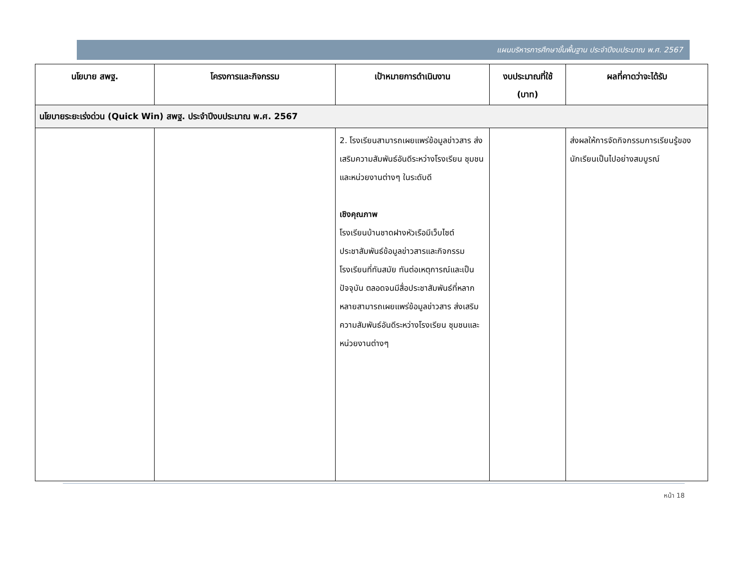แผนบริหารการศึกษาขั้นพื้นฐาน ประจำปีงบประมาณ พ.ศ. 2567
| นโยบาย สพฐ. | โครงการและกิจกรรม | เป้าหมายการดำเนินงาน | งบประมาณที่ใช้ (บาท) | ผลที่คาดว่าจะได้รับ |
| --- | --- | --- | --- | --- |
| นโยบายระยะเร่งด่วน (Quick Win) สพฐ. ประจำปีงบประมาณ พ.ศ. 2567 | | | | |
| | | 2. โรงเรียนสามารถเผยแพร่ข้อมูลข่าวสาร ส่งเสริมความสัมพันธ์อันดีระหว่างโรงเรียน ชุมชนและหน่วยงานต่างๆ ในระดับดี เชิงคุณภาพ โรงเรียนบ้านชาดฝางหัวเรือมีเว็บไซต์ประชาสัมพันธ์ข้อมูลข่าวสารและกิจกรรมโรงเรียนที่ทันสมัย ทันต่อเหตุการณ์และเป็นปัจจุบัน ตลอดจนมีสื่อประชาสัมพันธ์ที่หลากหลายสามารถเผยแพร่ข้อมูลข่าวสาร ส่งเสริมความสัมพันธ์อันดีระหว่างโรงเรียน ชุมชนและหน่วยงานต่างๆ | | ส่งผลให้การจัดกิจกรรมการเรียนรู้ของนักเรียนเป็นไปอย่างสมบูรณ์ |
หน้า 18